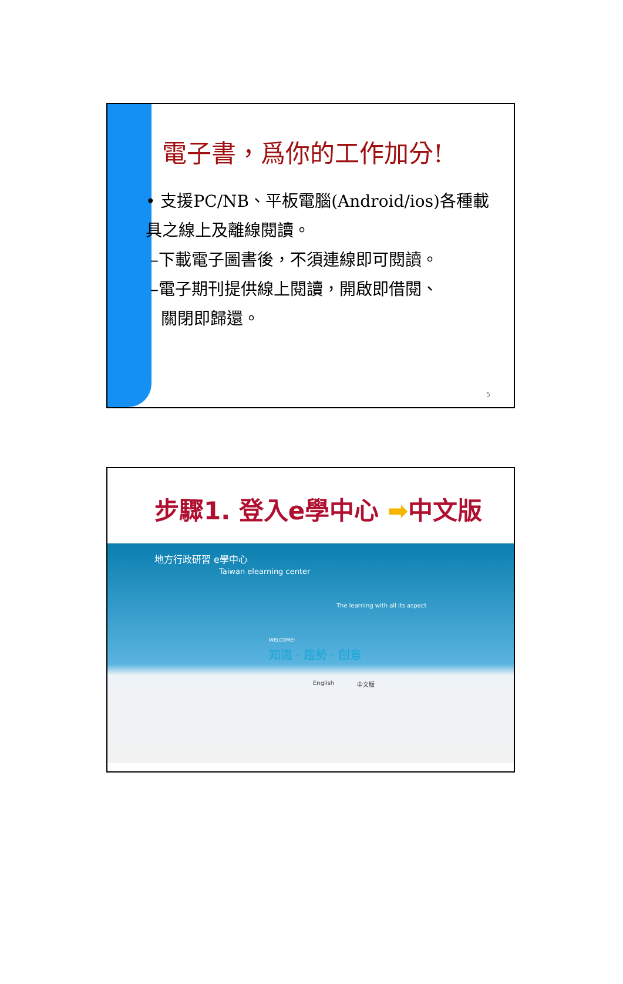電子書，爲你的工作加分!
• 支援PC/NB、平板電腦(Android/ios)各種載具之線上及離線閱讀。
–下載電子圖書後，不須連線即可閱讀。
–電子期刊提供線上閱讀，開啟即借閱、
關閉即歸還。
5
步驟1. 登入e學中心 ➡中文版
地方行政研習 e學中心
Taiwan elearning center
The learning with all its aspect
WELCOME!
知識 · 趨勢 · 創意
English 中文版